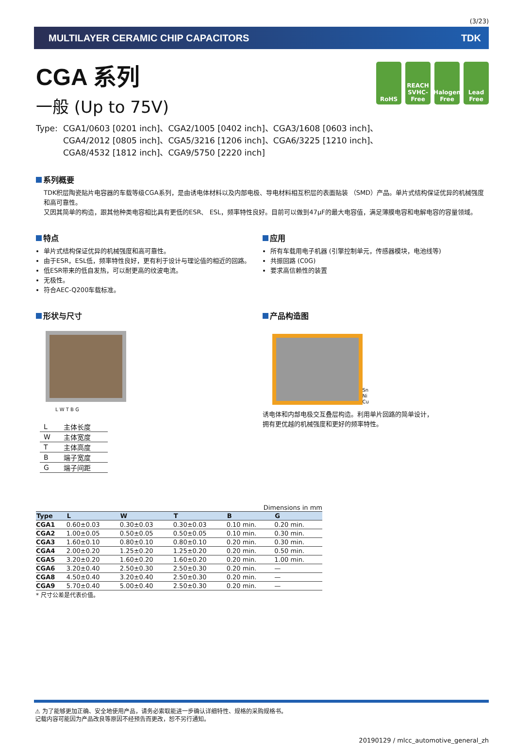(3/23)
MULTILAYER CERAMIC CHIP CAPACITORS TDK
RoHS REACH
SVHC-Free
Halogen
Free
Lead
Free
CGA 系列
一般 (Up to 75V)
Type: CGA1/0603 [0201 inch]、CGA2/1005 [0402 inch]、CGA3/1608 [0603 inch]、
CGA4/2012 [0805 inch]、CGA5/3216 [1206 inch]、CGA6/3225 [1210 inch]、
CGA8/4532 [1812 inch]、CGA9/5750 [2220 inch]
系列概要
TDK积层陶瓷贴片电容器的车载等级CGA系列，是由诱电体材料以及内部电极、导电材料相互积层的表面贴装 （SMD）产品。单片式结构保证优异的机械强度和高可靠性。
又因其简单的构造，跟其他种类电容相比具有更低的ESR、 ESL，频率特性良好。目前可以做到47μF的最大电容值，满足薄膜电容和电解电容的容量领域。
特点
单片式结构保证优异的机械强度和高可靠性。
由于ESR，ESL低，频率特性良好，更有利于设计与理论值的相近的回路。
低ESR带来的低自发热，可以耐更高的纹波电流。
无极性。
符合AEC-Q200车载标准。
应用
所有车载用电子机器 (引擎控制单元，传感器模块，电池线等)
共振回路 (C0G)
要求高信赖性的装置
形状与尺寸
L W T B G
| L | 主体长度 |
| W | 主体宽度 |
| T | 主体高度 |
| B | 端子宽度 |
| G | 端子间距 |
产品构造图
Sn
Ni
Cu
诱电体和内部电极交互叠层构造。利用单片回路的简单设计，
拥有更优越的机械强度和更好的频率特性。
Dimensions in mm
| Type | L | W | T | B | G |
| --- | --- | --- | --- | --- | --- |
| CGA1 | 0.60±0.03 | 0.30±0.03 | 0.30±0.03 | 0.10 min. | 0.20 min. |
| CGA2 | 1.00±0.05 | 0.50±0.05 | 0.50±0.05 | 0.10 min. | 0.30 min. |
| CGA3 | 1.60±0.10 | 0.80±0.10 | 0.80±0.10 | 0.20 min. | 0.30 min. |
| CGA4 | 2.00±0.20 | 1.25±0.20 | 1.25±0.20 | 0.20 min. | 0.50 min. |
| CGA5 | 3.20±0.20 | 1.60±0.20 | 1.60±0.20 | 0.20 min. | 1.00 min. |
| CGA6 | 3.20±0.40 | 2.50±0.30 | 2.50±0.30 | 0.20 min. | — |
| CGA8 | 4.50±0.40 | 3.20±0.40 | 2.50±0.30 | 0.20 min. | — |
| CGA9 | 5.70±0.40 | 5.00±0.40 | 2.50±0.30 | 0.20 min. | — |
* 尺寸公差是代表价值。
⚠ 为了能够更加正确、安全地使用产品，请务必索取能进一步确认详细特性、规格的采购规格书。
记载内容可能因为产品改良等原因不经预告而更改，恕不另行通知。
20190129 / mlcc_automotive_general_zh